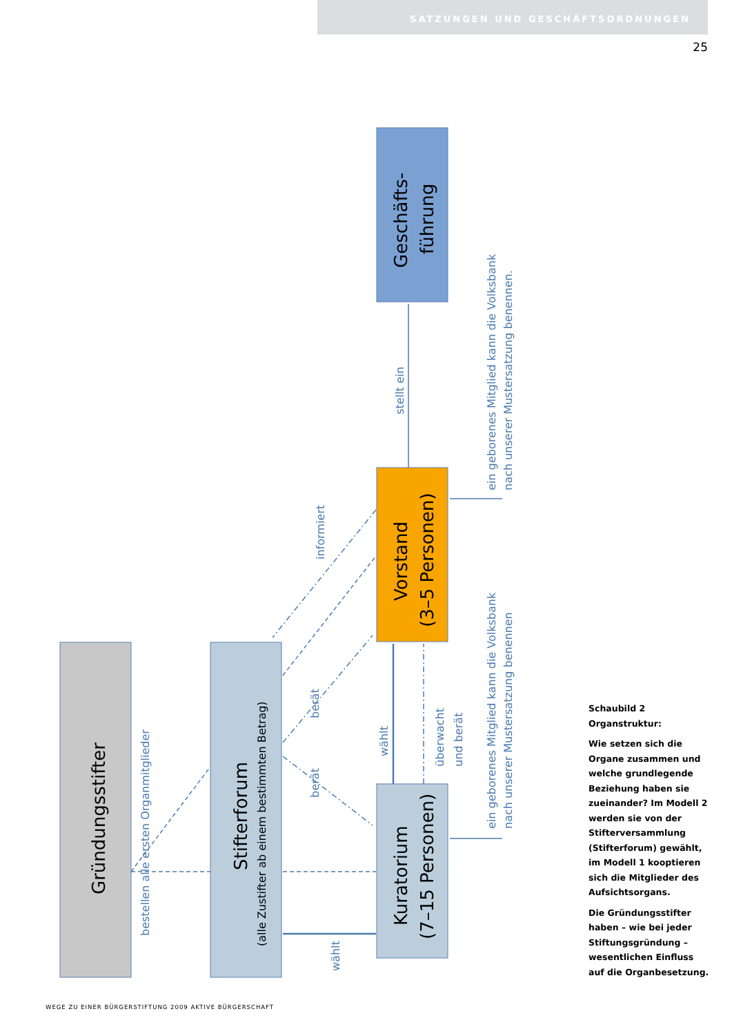SATZUNGEN UND GESCHÄFTSORDNUNGEN
25
stellt ein
informiert
berät
berät
wählt
wählt
überwacht
und berät
bestellen alle ersten Organmitglieder
ein geborenes Mitglied kann die Volksbank
nach unserer Mustersatzung benennen.
ein geborenes Mitglied kann die Volksbank
nach unserer Mustersatzung benennen
Gründungsstifter
Stifterforum
(alle Zustifter ab einem bestimmten Betrag)
Kuratorium
(7–15 Personen)
Vorstand
(3–5 Personen)
Geschäfts-
führung
Schaubild 2 Organstruktur:
Wie setzen sich die Organe zusammen und welche grundlegende Beziehung haben sie zueinander? Im Modell 2 werden sie von der Stifterversammlung (Stifterforum) gewählt, im Modell 1 kooptieren sich die Mitglieder des Aufsichtsorgans.
Die Gründungsstifter haben – wie bei jeder Stiftungsgründung – wesentlichen Einfluss auf die Organbesetzung.
WEGE ZU EINER BÜRGERSTIFTUNG 2009 AKTIVE BÜRGERSCHAFT